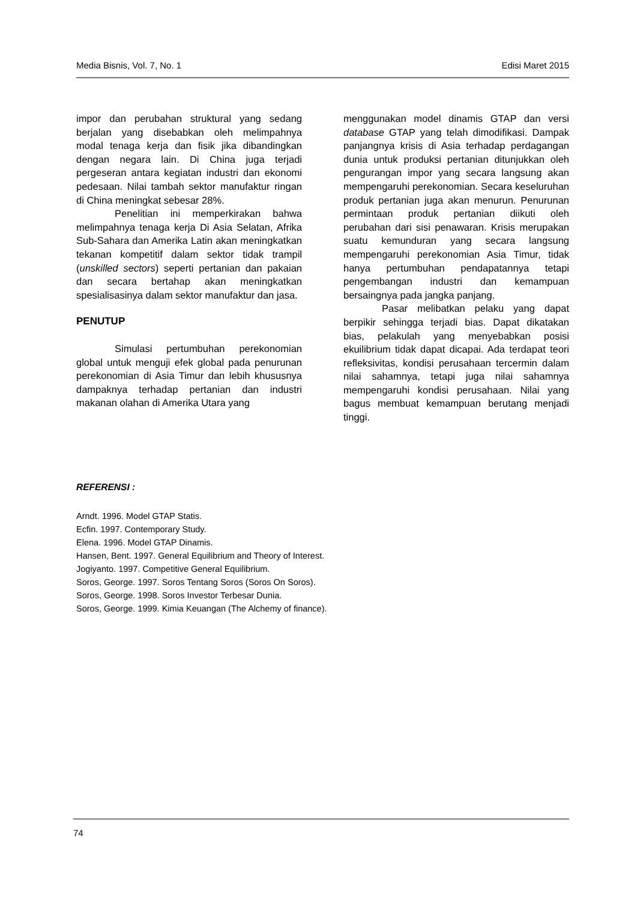Media Bisnis, Vol. 7, No. 1 Edisi Maret 2015
impor dan perubahan struktural yang sedang berjalan yang disebabkan oleh melimpahnya modal tenaga kerja dan fisik jika dibandingkan dengan negara lain. Di China juga terjadi pergeseran antara kegiatan industri dan ekonomi pedesaan. Nilai tambah sektor manufaktur ringan di China meningkat sebesar 28%.
Penelitian ini memperkirakan bahwa melimpahnya tenaga kerja Di Asia Selatan, Afrika Sub-Sahara dan Amerika Latin akan meningkatkan tekanan kompetitif dalam sektor tidak trampil (unskilled sectors) seperti pertanian dan pakaian dan secara bertahap akan meningkatkan spesialisasinya dalam sektor manufaktur dan jasa.
PENUTUP
Simulasi pertumbuhan perekonomian global untuk menguji efek global pada penurunan perekonomian di Asia Timur dan lebih khususnya dampaknya terhadap pertanian dan industri makanan olahan di Amerika Utara yang
menggunakan model dinamis GTAP dan versi database GTAP yang telah dimodifikasi. Dampak panjangnya krisis di Asia terhadap perdagangan dunia untuk produksi pertanian ditunjukkan oleh pengurangan impor yang secara langsung akan mempengaruhi perekonomian. Secara keseluruhan produk pertanian juga akan menurun. Penurunan permintaan produk pertanian diikuti oleh perubahan dari sisi penawaran. Krisis merupakan suatu kemunduran yang secara langsung mempengaruhi perekonomian Asia Timur, tidak hanya pertumbuhan pendapatannya tetapi pengembangan industri dan kemampuan bersaingnya pada jangka panjang.
Pasar melibatkan pelaku yang dapat berpikir sehingga terjadi bias. Dapat dikatakan bias, pelakulah yang menyebabkan posisi ekuilibrium tidak dapat dicapai. Ada terdapat teori refleksivitas, kondisi perusahaan tercermin dalam nilai sahamnya, tetapi juga nilai sahamnya mempengaruhi kondisi perusahaan. Nilai yang bagus membuat kemampuan berutang menjadi tinggi.
REFERENSI :
Arndt. 1996. Model GTAP Statis.
Ecfin. 1997. Contemporary Study.
Elena. 1996. Model GTAP Dinamis.
Hansen, Bent. 1997. General Equilibrium and Theory of Interest.
Jogiyanto. 1997. Competitive General Equilibrium.
Soros, George. 1997. Soros Tentang Soros (Soros On Soros).
Soros, George. 1998. Soros Investor Terbesar Dunia.
Soros, George. 1999. Kimia Keuangan (The Alchemy of finance).
74